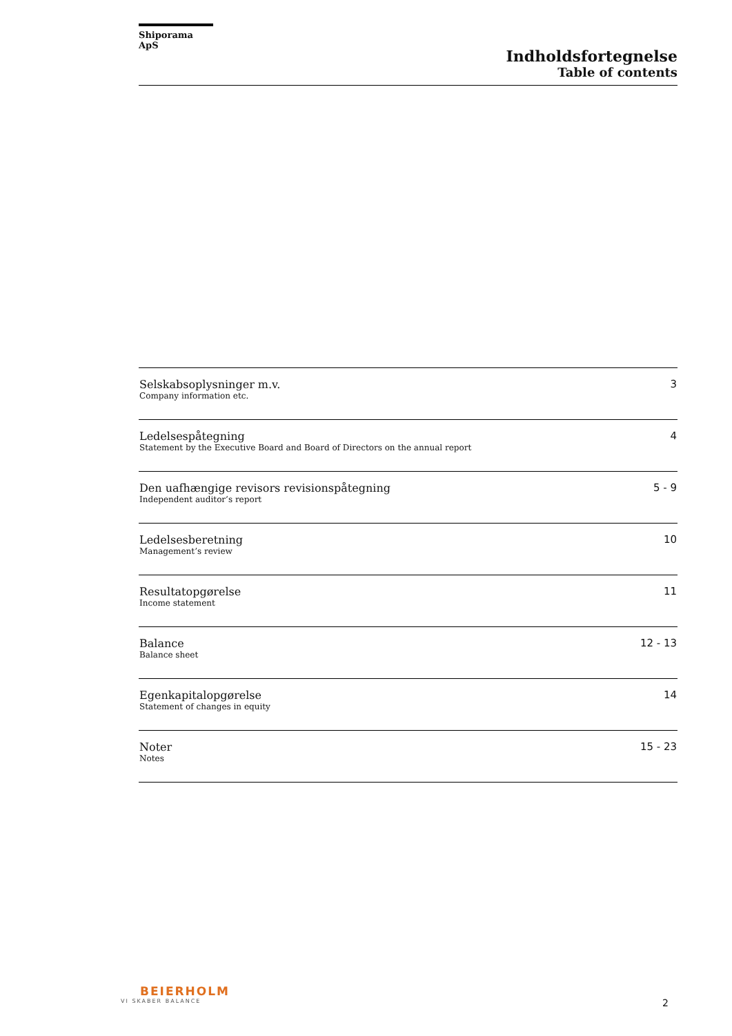Shiporama ApS
Indholdsfortegnelse
Table of contents
| Selskabsoplysninger m.v. Company information etc. | 3 |
| Ledelsespåtegning Statement by the Executive Board and Board of Directors on the annual report | 4 |
| Den uafhængige revisors revisionspåtegning Independent auditor’s report | 5 - 9 |
| Ledelsesberetning Management’s review | 10 |
| Resultatopgørelse Income statement | 11 |
| Balance Balance sheet | 12 - 13 |
| Egenkapitalopgørelse Statement of changes in equity | 14 |
| Noter Notes | 15 - 23 |
BEIERHOLM
VI SKABER BALANCE
2